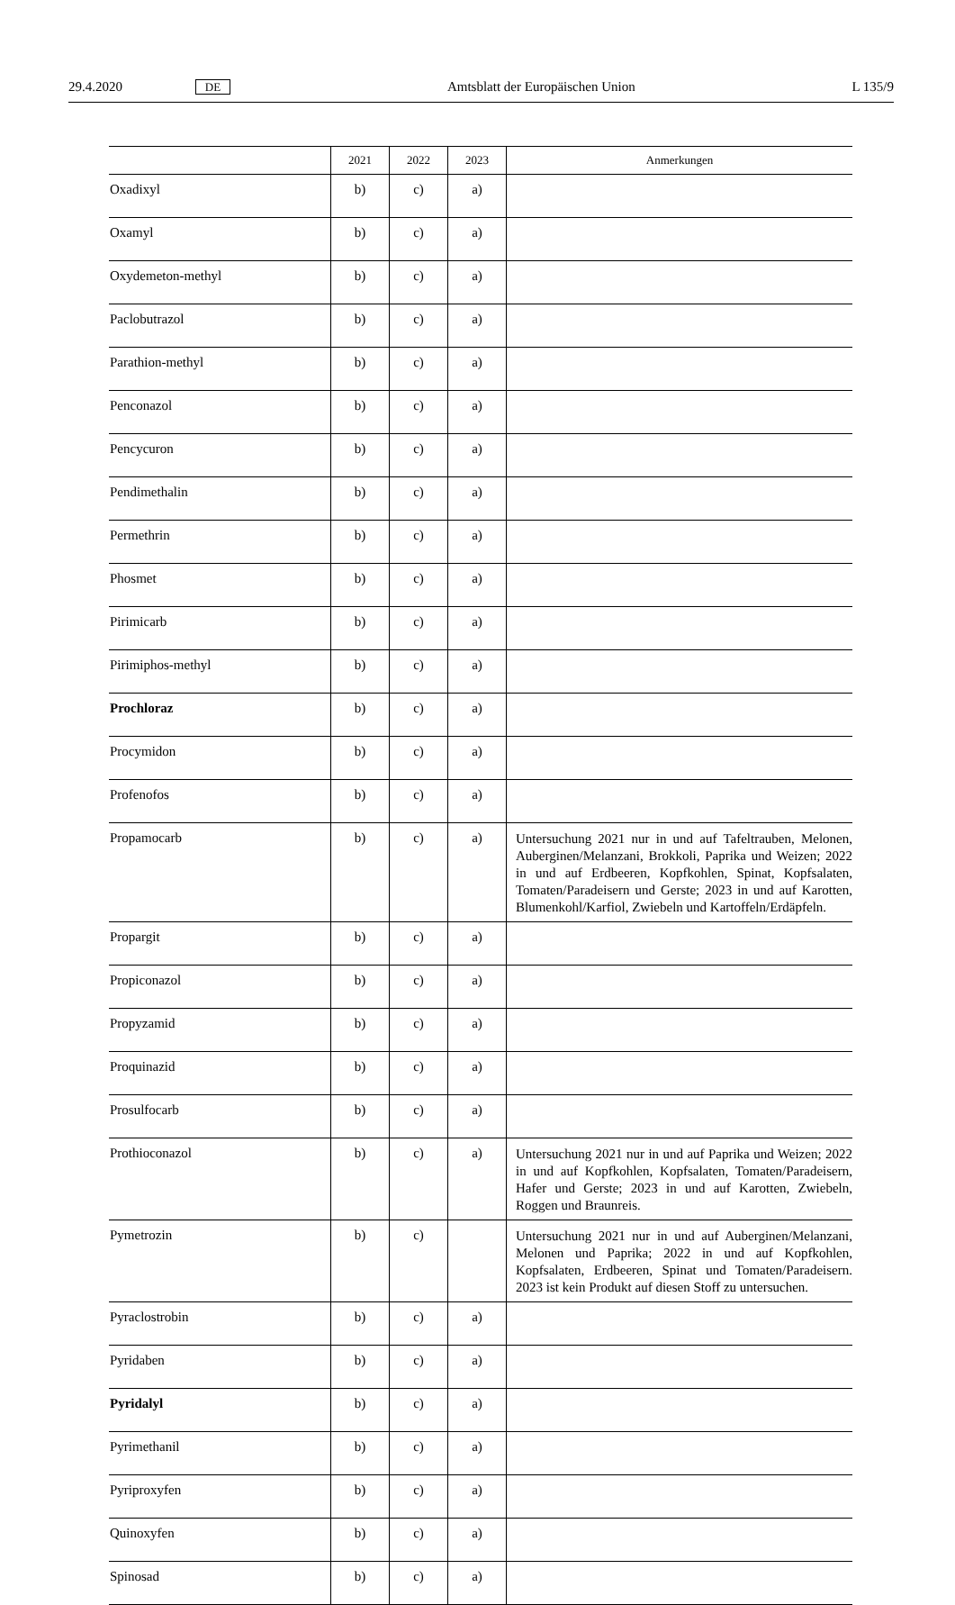29.4.2020 DE Amtsblatt der Europäischen Union L 135/9
| | 2021 | 2022 | 2023 | Anmerkungen |
| --- | --- | --- | --- | --- |
| Oxadixyl | b) | c) | a) | |
| Oxamyl | b) | c) | a) | |
| Oxydemeton-methyl | b) | c) | a) | |
| Paclobutrazol | b) | c) | a) | |
| Parathion-methyl | b) | c) | a) | |
| Penconazol | b) | c) | a) | |
| Pencycuron | b) | c) | a) | |
| Pendimethalin | b) | c) | a) | |
| Permethrin | b) | c) | a) | |
| Phosmet | b) | c) | a) | |
| Pirimicarb | b) | c) | a) | |
| Pirimiphos-methyl | b) | c) | a) | |
| Prochloraz | b) | c) | a) | |
| Procymidon | b) | c) | a) | |
| Profenofos | b) | c) | a) | |
| Propamocarb | b) | c) | a) | Untersuchung 2021 nur in und auf Tafeltrauben, Melonen, Auberginen/Melanzani, Brokkoli, Paprika und Weizen; 2022 in und auf Erdbeeren, Kopfkohlen, Spinat, Kopfsalaten, Tomaten/Paradeisern und Gerste; 2023 in und auf Karotten, Blumenkohl/Karfiol, Zwiebeln und Kartoffeln/Erdäpfeln. |
| Propargit | b) | c) | a) | |
| Propiconazol | b) | c) | a) | |
| Propyzamid | b) | c) | a) | |
| Proquinazid | b) | c) | a) | |
| Prosulfocarb | b) | c) | a) | |
| Prothioconazol | b) | c) | a) | Untersuchung 2021 nur in und auf Paprika und Weizen; 2022 in und auf Kopfkohlen, Kopfsalaten, Tomaten/Paradeisern, Hafer und Gerste; 2023 in und auf Karotten, Zwiebeln, Roggen und Braunreis. |
| Pymetrozin | b) | c) | | Untersuchung 2021 nur in und auf Auberginen/Melanzani, Melonen und Paprika; 2022 in und auf Kopfkohlen, Kopfsalaten, Erdbeeren, Spinat und Tomaten/Paradeisern. 2023 ist kein Produkt auf diesen Stoff zu untersuchen. |
| Pyraclostrobin | b) | c) | a) | |
| Pyridaben | b) | c) | a) | |
| Pyridalyl | b) | c) | a) | |
| Pyrimethanil | b) | c) | a) | |
| Pyriproxyfen | b) | c) | a) | |
| Quinoxyfen | b) | c) | a) | |
| Spinosad | b) | c) | a) | |